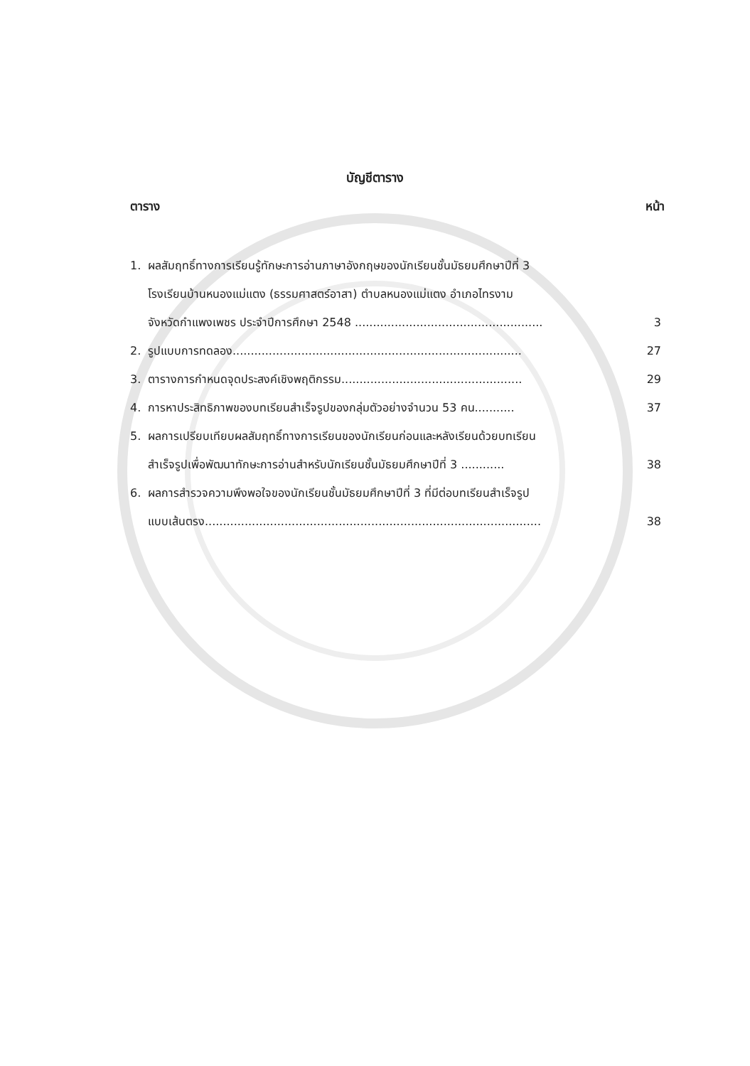บัญชีตาราง
ตาราง หน้า
1. ผลสัมฤทธิ์ทางการเรียนรู้ทักษะการอ่านภาษาอังกฤษของนักเรียนชั้นมัธยมศึกษาปีที่ 3
โรงเรียนบ้านหนองแม่แตง (ธรรมศาสตร์อาสา) ตำบลหนองแม่แตง อำเภอไทรงาม
จังหวัดกำแพงเพชร ประจำปีการศึกษา 2548 ....................................................
3
2. รูปแบบการทดลอง................................................................................ 27
3. ตารางการกำหนดจุดประสงค์เชิงพฤติกรรม.................................................. 29
4. การหาประสิทธิภาพของบทเรียนสำเร็จรูปของกลุ่มตัวอย่างจำนวน 53 คน........... 37
5. ผลการเปรียบเทียบผลสัมฤทธิ์ทางการเรียนของนักเรียนก่อนและหลังเรียนด้วยบทเรียน
สำเร็จรูปเพื่อพัฒนาทักษะการอ่านสำหรับนักเรียนชั้นมัธยมศึกษาปีที่ 3 ............
38
6. ผลการสำรวจความพึงพอใจของนักเรียนชั้นมัธยมศึกษาปีที่ 3 ที่มีต่อบทเรียนสำเร็จรูป
แบบเส้นตรง.............................................................................................
38